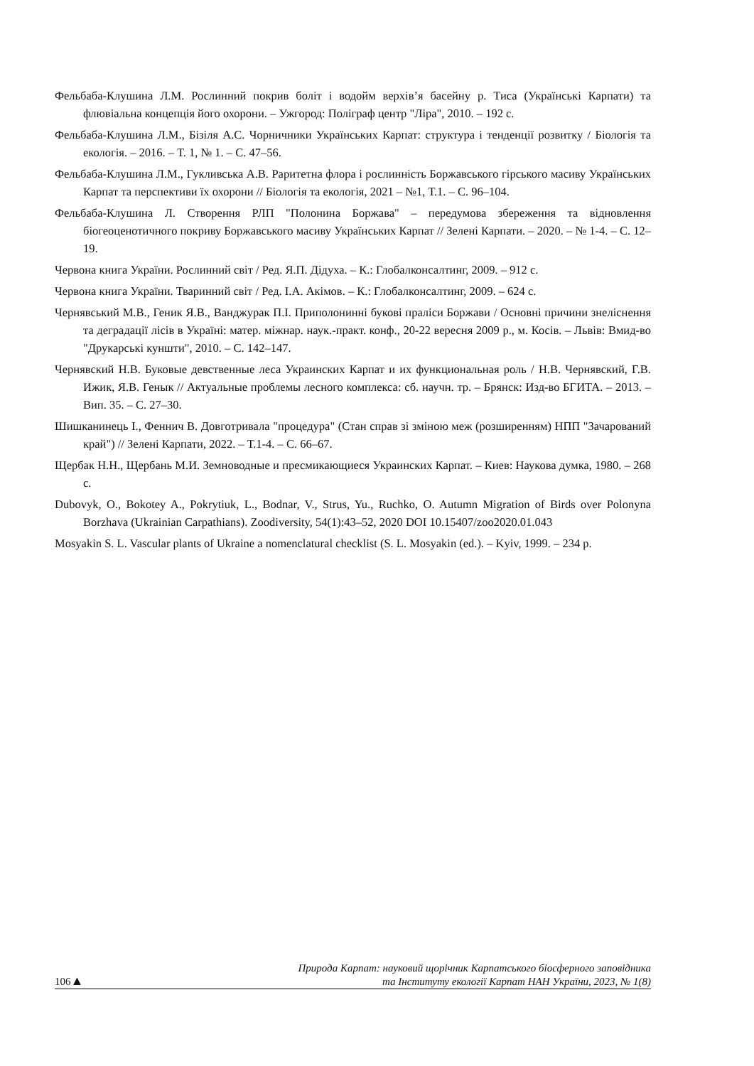Фельбаба-Клушина Л.М. Рослинний покрив боліт і водойм верхів’я басейну р. Тиса (Українські Карпати) та флювіальна концепція його охорони. – Ужгород: Поліграф центр "Ліра", 2010. – 192 с.
Фельбаба-Клушина Л.М., Бізіля А.С. Чорничники Українських Карпат: структура і тенденції розвитку / Біологія та екологія. – 2016. – Т. 1, № 1. – С. 47–56.
Фельбаба-Клушина Л.М., Гукливська А.В. Раритетна флора і рослинність Боржавського гірського масиву Українських Карпат та перспективи їх охорони // Біологія та екологія, 2021 – №1, Т.1. – С. 96–104.
Фельбаба-Клушина Л. Створення РЛП "Полонина Боржава" – передумова збереження та відновлення біогеоценотичного покриву Боржавського масиву Українських Карпат // Зелені Карпати. – 2020. – № 1-4. – С. 12–19.
Червона книга України. Рослинний світ / Ред. Я.П. Дідуха. – К.: Глобалконсалтинг, 2009. – 912 с.
Червона книга України. Тваринний світ / Ред. І.А. Акімов. – К.: Глобалконсалтинг, 2009. – 624 с.
Чернявський М.В., Геник Я.В., Ванджурак П.І. Приполонинні букові праліси Боржави / Основні причини знеліснення та деградації лісів в Україні: матер. міжнар. наук.-практ. конф., 20-22 вересня 2009 р., м. Косів. – Львів: Вмид-во "Друкарські куншти", 2010. – С. 142–147.
Чернявский Н.В. Буковые девственные леса Украинских Карпат и их функциональная роль / Н.В. Чернявский, Г.В. Ижик, Я.В. Генык // Актуальные проблемы лесного комплекса: сб. научн. тр. – Брянск: Изд-во БГИТА. – 2013. – Вип. 35. – С. 27–30.
Шишканинець І., Феннич В. Довготривала "процедура" (Стан справ зі зміною меж (розширенням) НПП "Зачарований край") // Зелені Карпати, 2022. – Т.1-4. – С. 66–67.
Щербак Н.Н., Щербань М.И. Земноводные и пресмикающиеся Украинских Карпат. – Киев: Наукова думка, 1980. – 268 с.
Dubovyk, O., Bokotey A., Pokrytiuk, L., Bodnar, V., Strus, Yu., Ruchko, O. Autumn Migration of Birds over Polonyna Borzhava (Ukrainian Carpathians). Zoodiversity, 54(1):43–52, 2020 DOI 10.15407/zoo2020.01.043
Mosyakin S. L. Vascular plants of Ukraine a nomenclatural checklist (S. L. Mosyakin (ed.). – Kyiv, 1999. – 234 p.
106▲
Природа Карпат: науковий щорічник Карпатського біосферного заповідника
та Інституту екології Карпат НАН України, 2023, № 1(8)